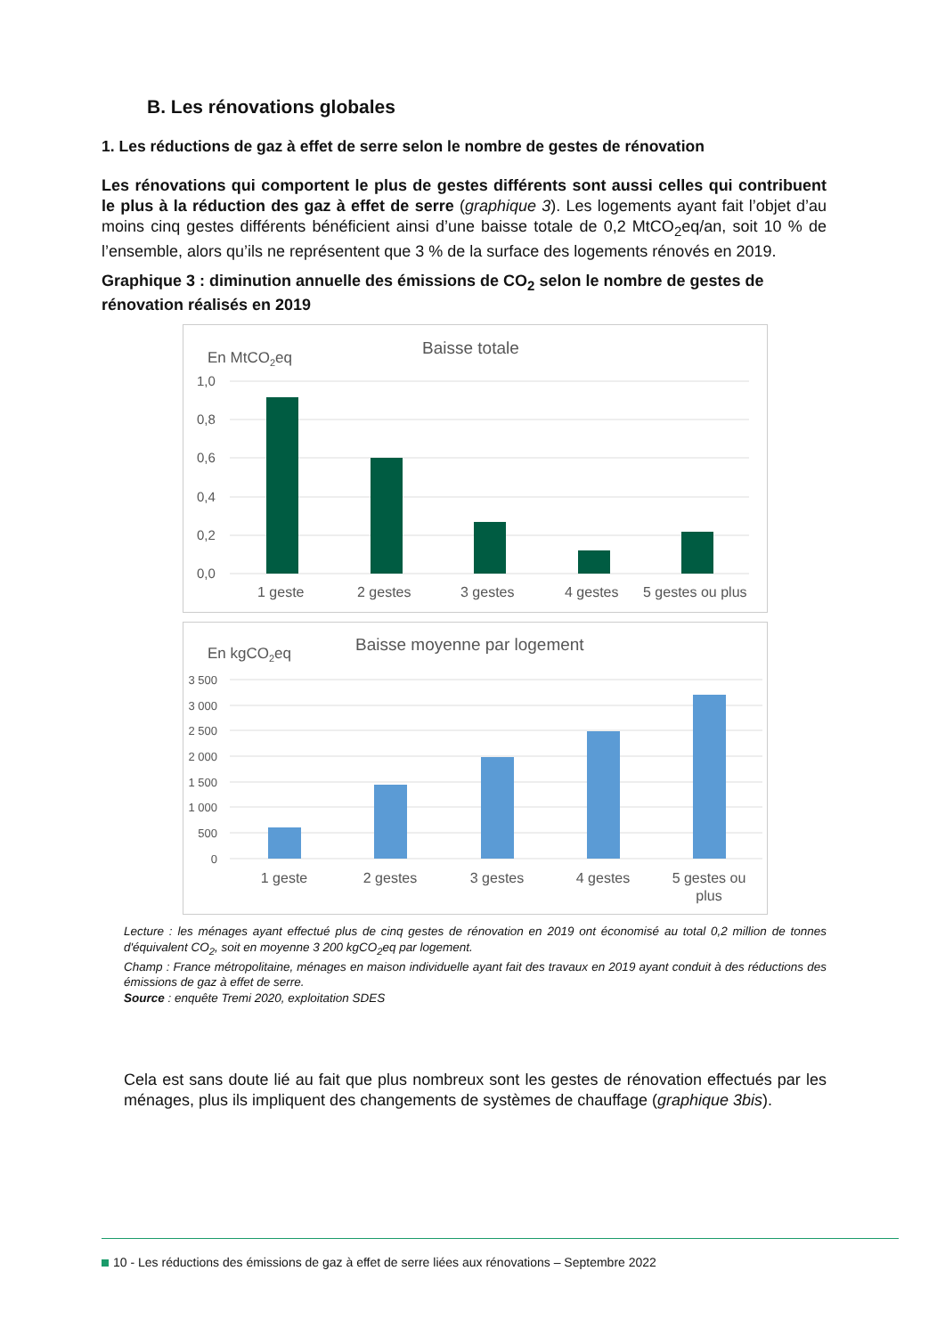B. Les rénovations globales
1. Les réductions de gaz à effet de serre selon le nombre de gestes de rénovation
Les rénovations qui comportent le plus de gestes différents sont aussi celles qui contribuent le plus à la réduction des gaz à effet de serre (graphique 3). Les logements ayant fait l’objet d’au moins cinq gestes différents bénéficient ainsi d’une baisse totale de 0,2 MtCO<sub>2</sub>eq/an, soit 10 % de l’ensemble, alors qu’ils ne représentent que 3 % de la surface des logements rénovés en 2019.
Graphique 3 : diminution annuelle des émissions de CO<sub>2</sub> selon le nombre de gestes de rénovation réalisés en 2019
En MtCO2eq
Baisse totale
1,0
0,8
0,6
0,4
0,2
0,0
1 geste
2 gestes
3 gestes
4 gestes
5 gestes ou plus
En kgCO2eq
Baisse moyenne par logement
3 500
3 000
2 500
2 000
1 500
1 000
500
0
1 geste
2 gestes
3 gestes
4 gestes
5 gestes ou
plus
Lecture : les ménages ayant effectué plus de cinq gestes de rénovation en 2019 ont économisé au total 0,2 million de tonnes d'équivalent CO<sub>2</sub>, soit en moyenne 3 200 kgCO<sub>2</sub>eq par logement.
Champ : France métropolitaine, ménages en maison individuelle ayant fait des travaux en 2019 ayant conduit à des réductions des émissions de gaz à effet de serre.
Source : enquête Tremi 2020, exploitation SDES
Cela est sans doute lié au fait que plus nombreux sont les gestes de rénovation effectués par les ménages, plus ils impliquent des changements de systèmes de chauffage (graphique 3bis).
10 - Les réductions des émissions de gaz à effet de serre liées aux rénovations – Septembre 2022